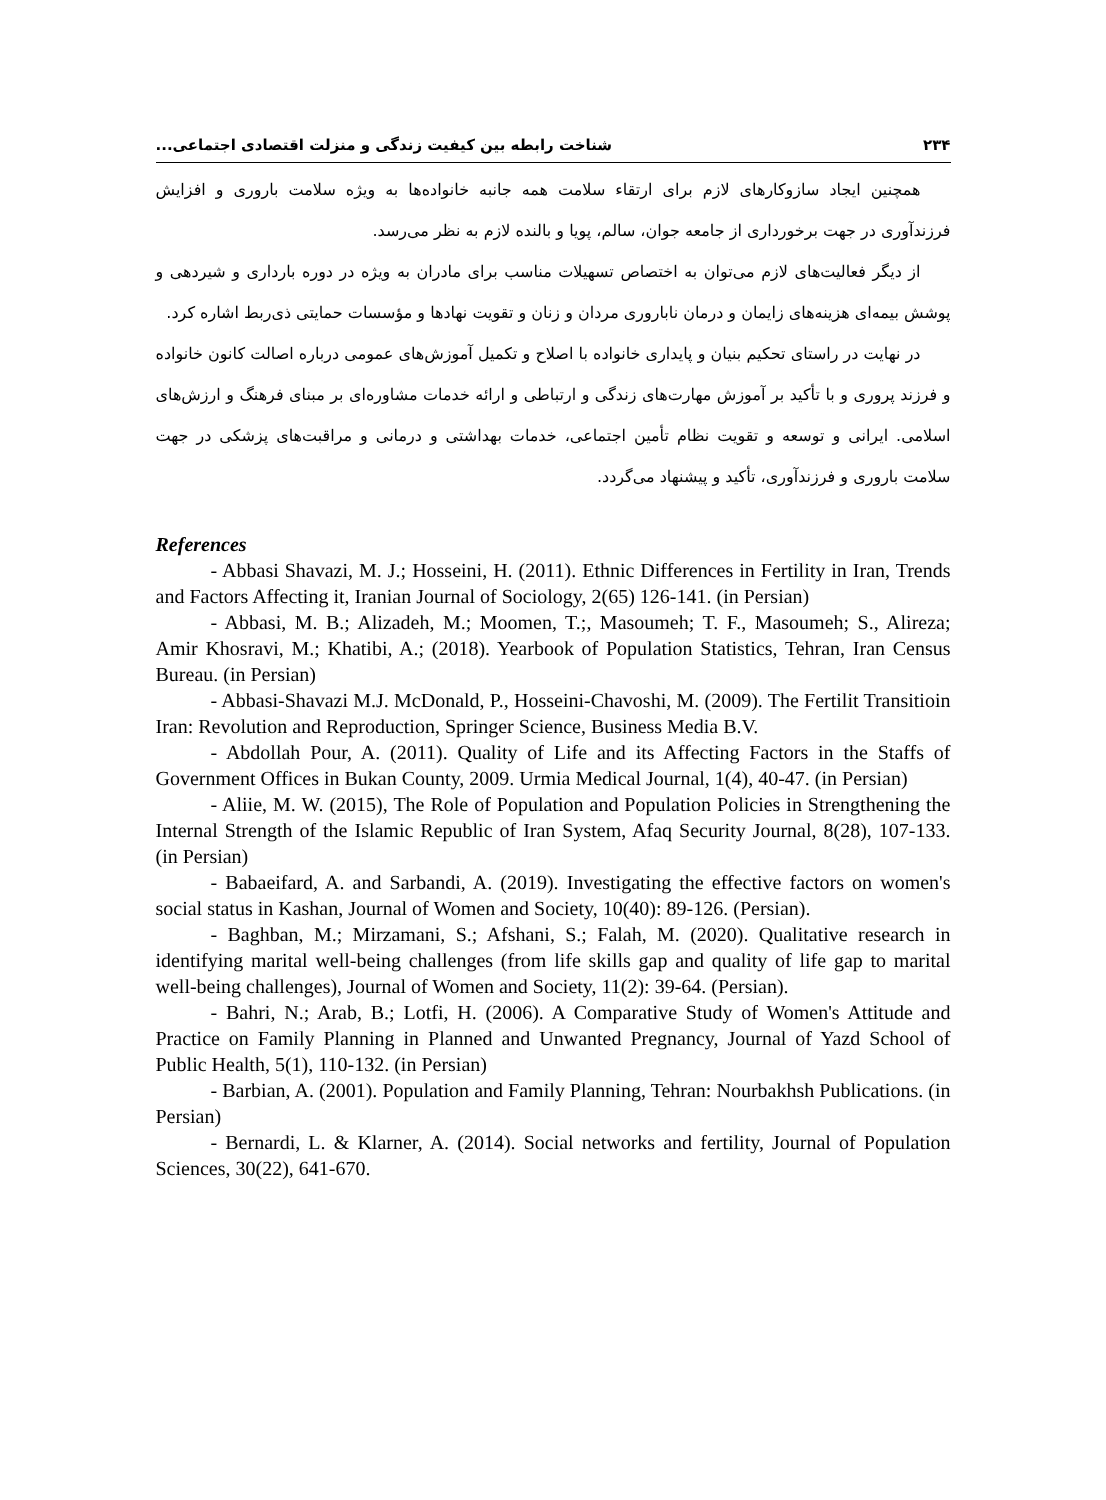۲۳۴ شناخت رابطه بین کیفیت زندگی و منزلت اقتصادی اجتماعی...
همچنین ایجاد سازوکارهای لازم برای ارتقاء سلامت همه جانبه خانواده‌ها به ویژه سلامت باروری و افزایش فرزندآوری در جهت برخورداری از جامعه جوان، سالم، پویا و بالنده لازم به نظر می‌رسد.
از دیگر فعالیت‌های لازم می‌توان به اختصاص تسهیلات مناسب برای مادران به ویژه در دوره بارداری و شیردهی و پوشش بیمه‌ای هزینه‌های زایمان و درمان ناباروری مردان و زنان و تقویت نهادها و مؤسسات حمایتی ذی‌ربط اشاره کرد.
در نهایت در راستای تحکیم بنیان و پایداری خانواده با اصلاح و تکمیل آموزش‌های عمومی درباره اصالت کانون خانواده و فرزند پروری و با تأکید بر آموزش مهارت‌های زندگی و ارتباطی و ارائه خدمات مشاوره‌ای بر مبنای فرهنگ و ارزش‌های اسلامی. ایرانی و توسعه و تقویت نظام تأمین اجتماعی، خدمات بهداشتی و درمانی و مراقبت‌های پزشکی در جهت سلامت باروری و فرزندآوری، تأکید و پیشنهاد می‌گردد.
References
- Abbasi Shavazi, M. J.; Hosseini, H. (2011). Ethnic Differences in Fertility in Iran, Trends and Factors Affecting it, Iranian Journal of Sociology, 2(65) 126-141. (in Persian)
- Abbasi, M. B.; Alizadeh, M.; Moomen, T.;, Masoumeh; T. F., Masoumeh; S., Alireza; Amir Khosravi, M.; Khatibi, A.; (2018). Yearbook of Population Statistics, Tehran, Iran Census Bureau. (in Persian)
- Abbasi-Shavazi M.J. McDonald, P., Hosseini-Chavoshi, M. (2009). The Fertilit Transitioin Iran: Revolution and Reproduction, Springer Science, Business Media B.V.
- Abdollah Pour, A. (2011). Quality of Life and its Affecting Factors in the Staffs of Government Offices in Bukan County, 2009. Urmia Medical Journal, 1(4), 40-47. (in Persian)
- Aliie, M. W. (2015), The Role of Population and Population Policies in Strengthening the Internal Strength of the Islamic Republic of Iran System, Afaq Security Journal, 8(28), 107-133. (in Persian)
- Babaeifard, A. and Sarbandi, A. (2019). Investigating the effective factors on women's social status in Kashan, Journal of Women and Society, 10(40): 89-126. (Persian).
- Baghban, M.; Mirzamani, S.; Afshani, S.; Falah, M. (2020). Qualitative research in identifying marital well-being challenges (from life skills gap and quality of life gap to marital well-being challenges), Journal of Women and Society, 11(2): 39-64. (Persian).
- Bahri, N.; Arab, B.; Lotfi, H. (2006). A Comparative Study of Women's Attitude and Practice on Family Planning in Planned and Unwanted Pregnancy, Journal of Yazd School of Public Health, 5(1), 110-132. (in Persian)
- Barbian, A. (2001). Population and Family Planning, Tehran: Nourbakhsh Publications. (in Persian)
- Bernardi, L. & Klarner, A. (2014). Social networks and fertility, Journal of Population Sciences, 30(22), 641-670.